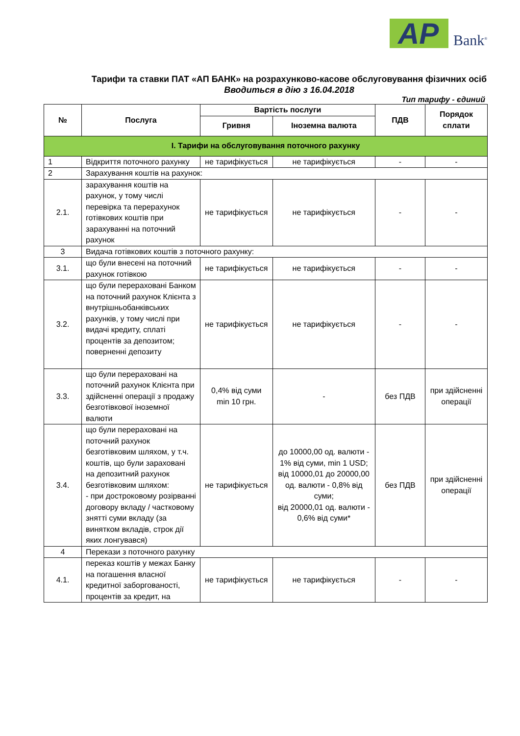AP Bank<sup>®</sup>
Тарифи та ставки ПАТ «АП БАНК» на розрахунково-касове обслуговування фізичних осіб
Вводиться в дію з 16.04.2018
Тип тарифу - єдиний
| № | Послуга | Вартість послуги | | ПДВ | Порядок сплати |
| --- | --- | --- | --- | --- | --- |
| | | Гривня | Іноземна валюта | | |
| І. Тарифи на обслуговування поточного рахунку | | | | | |
| 1 | Відкриття поточного рахунку | не тарифікується | не тарифікується | - | - |
| 2 | Зарахування коштів на рахунок: | | | | |
| 2.1. | зарахування коштів на рахунок, у тому числі перевірка та перерахунок готівкових коштів при зарахуванні на поточний рахунок | не тарифікується | не тарифікується | - | - |
| 3 | Видача готівкових коштів з поточного рахунку: | | | | |
| 3.1. | що були внесені на поточний рахунок готівкою | не тарифікується | не тарифікується | - | - |
| 3.2. | що були перераховані Банком на поточний рахунок Клієнта з внутрішньобанківських рахунків, у тому числі при видачі кредиту, сплаті процентів за депозитом; поверненні депозиту | не тарифікується | не тарифікується | - | - |
| 3.3. | що були перераховані на поточний рахунок Клієнта при здійсненні операції з продажу безготівкової іноземної валюти | 0,4% від суми min 10 грн. | - | без ПДВ | при здійсненні операції |
| 3.4. | що були перераховані на поточний рахунок безготівковим шляхом, у т.ч. коштів, що були зараховані на депозитний рахунок безготівковим шляхом: - при достроковому розірванні договору вкладу / частковому знятті суми вкладу (за винятком вкладів, строк дії яких лонгувався) | не тарифікується | до 10000,00 од. валюти - 1% від суми, min 1 USD; від 10000,01 до 20000,00 од. валюти - 0,8% від суми; від 20000,01 од. валюти - 0,6% від суми* | без ПДВ | при здійсненні операції |
| 4 | Перекази з поточного рахунку | | | | |
| 4.1. | переказ коштів у межах Банку на погашення власної кредитної заборгованості, процентів за кредит, на | не тарифікується | не тарифікується | - | - |